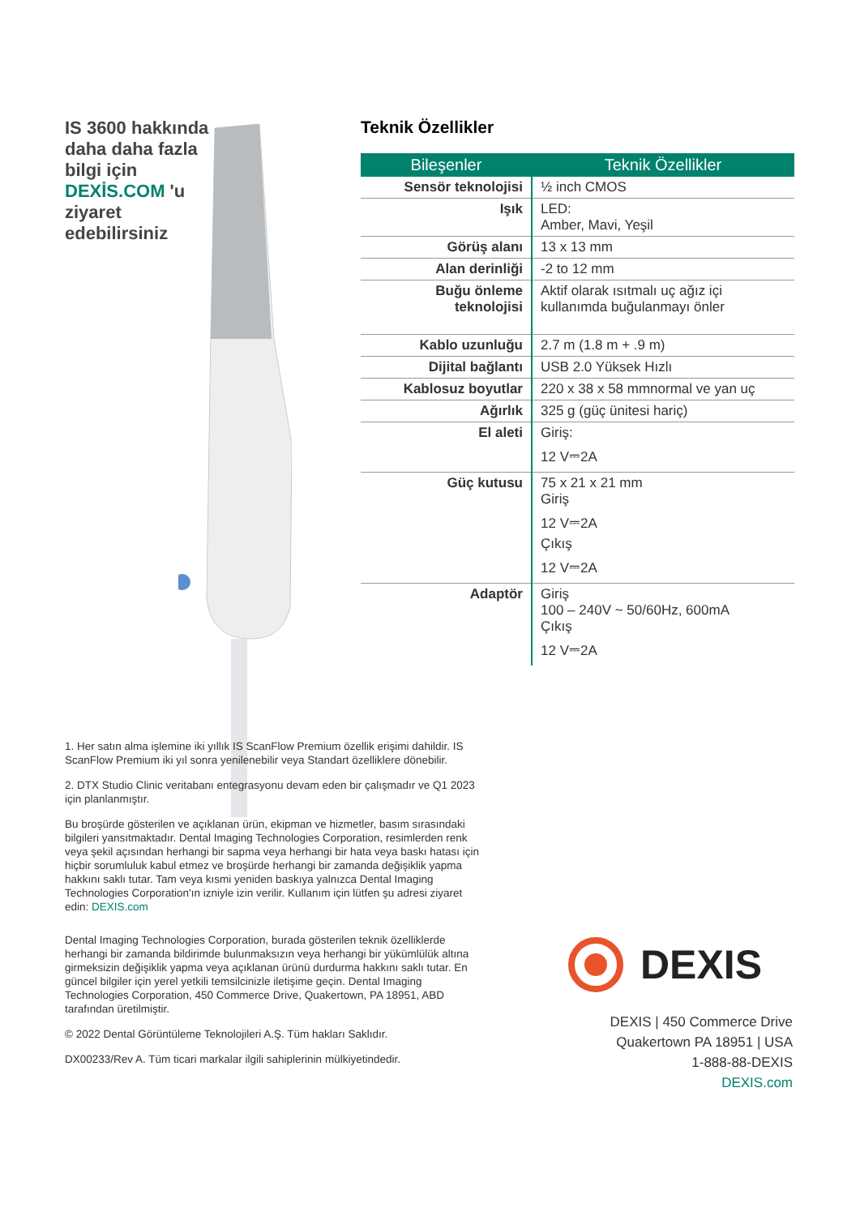IS 3600 hakkında daha daha fazla bilgi için DEXİS.COM 'u ziyaret edebilirsiniz
Teknik Özellikler
| Bileşenler | Teknik Özellikler |
| --- | --- |
| Sensör teknolojisi | ½ inch CMOS |
| Işık | LED: Amber, Mavi, Yeşil |
| Görüş alanı | 13 x 13 mm |
| Alan derinliği | -2 to 12 mm |
| Buğu önleme teknolojisi | Aktif olarak ısıtmalı uç ağız içi kullanımda buğulanmayı önler |
| Kablo uzunluğu | 2.7 m (1.8 m + .9 m) |
| Dijital bağlantı | USB 2.0 Yüksek Hızlı |
| Kablosuz boyutlar | 220 x 38 x 58 mmnormal ve yan uç |
| Ağırlık | 325 g (güç ünitesi hariç) |
| El aleti | Giriş: 12 V⎓2A |
| Güç kutusu | 75 x 21 x 21 mm Giriş 12 V⎓2A Çıkış 12 V⎓2A |
| Adaptör | Giriş 100 – 240V ~ 50/60Hz, 600mA Çıkış 12 V⎓2A |
1. Her satın alma işlemine iki yıllık IS ScanFlow Premium özellik erişimi dahildir. IS ScanFlow Premium iki yıl sonra yenilenebilir veya Standart özelliklere dönebilir.
2. DTX Studio Clinic veritabanı entegrasyonu devam eden bir çalışmadır ve Q1 2023 için planlanmıştır.
Bu broşürde gösterilen ve açıklanan ürün, ekipman ve hizmetler, basım sırasındaki bilgileri yansıtmaktadır. Dental Imaging Technologies Corporation, resimlerden renk veya şekil açısından herhangi bir sapma veya herhangi bir hata veya baskı hatası için hiçbir sorumluluk kabul etmez ve broşürde herhangi bir zamanda değişiklik yapma hakkını saklı tutar. Tam veya kısmi yeniden baskıya yalnızca Dental Imaging Technologies Corporation'ın izniyle izin verilir. Kullanım için lütfen şu adresi ziyaret edin: DEXIS.com
Dental Imaging Technologies Corporation, burada gösterilen teknik özelliklerde herhangi bir zamanda bildirimde bulunmaksızın veya herhangi bir yükümlülük altına girmeksizin değişiklik yapma veya açıklanan ürünü durdurma hakkını saklı tutar. En güncel bilgiler için yerel yetkili temsilcinizle iletişime geçin. Dental Imaging Technologies Corporation, 450 Commerce Drive, Quakertown, PA 18951, ABD tarafından üretilmiştir.
© 2022 Dental Görüntüleme Teknolojileri A.Ş. Tüm hakları Saklıdır.
DX00233/Rev A. Tüm ticari markalar ilgili sahiplerinin mülkiyetindedir.
DEXIS
DEXIS | 450 Commerce Drive
Quakertown PA 18951 | USA
1-888-88-DEXIS
DEXIS.com